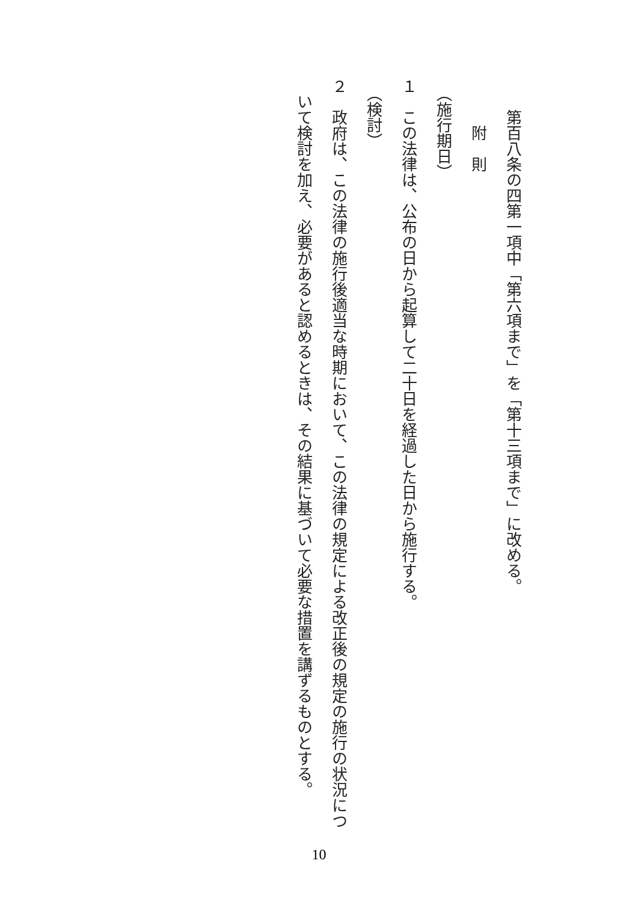第百八条の四第一項中「第六項まで」を「第十三項まで」に改める。
　　　附　則
　（施行期日）
１　この法律は、公布の日から起算して二十日を経過した日から施行する。
　（検討）
２　政府は、この法律の施行後適当な時期において、この法律の規定による改正後の規定の施行の状況につ
　いて検討を加え、必要があると認めるときは、その結果に基づいて必要な措置を講ずるものとする。
10